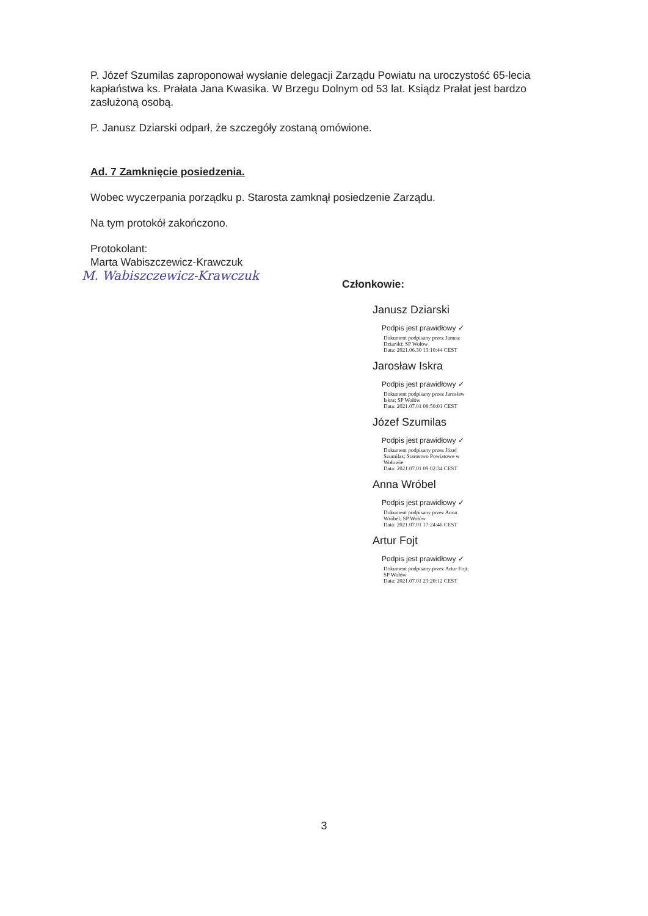P. Józef Szumilas zaproponował wysłanie delegacji Zarządu Powiatu na uroczystość 65-lecia kapłaństwa ks. Prałata Jana Kwasika. W Brzegu Dolnym od 53 lat. Ksiądz Prałat jest bardzo zasłużoną osobą.
P. Janusz Dziarski odparł, że szczegóły zostaną omówione.
Ad. 7 Zamknięcie posiedzenia.
Wobec wyczerpania porządku p. Starosta zamknął posiedzenie Zarządu.
Na tym protokół zakończono.
Protokolant:
Marta Wabiszczewicz-Krawczuk
M. Wabiszczewicz-Krawczuk
Członkowie:
Janusz Dziarski
Podpis jest prawidłowy ✓
Dokument podpisany przez Janusz Dziarski; SP Wołów
Data: 2021.06.30 13:10:44 CEST
Jarosław Iskra
Podpis jest prawidłowy ✓
Dokument podpisany przez Jarosław Iskra; SP Wołów
Data: 2021.07.01 08:50:01 CEST
Józef Szumilas
Podpis jest prawidłowy ✓
Dokument podpisany przez Józef Szumilas; Starostwo Powiatowe w Wołowie
Data: 2021.07.01 09:02:34 CEST
Anna Wróbel
Podpis jest prawidłowy ✓
Dokument podpisany przez Anna Wróbel; SP Wołów
Data: 2021.07.01 17:24:46 CEST
Artur Fojt
Podpis jest prawidłowy ✓
Dokument podpisany przez Artur Fojt; SP Wołów
Data: 2021.07.01 23:20:12 CEST
3